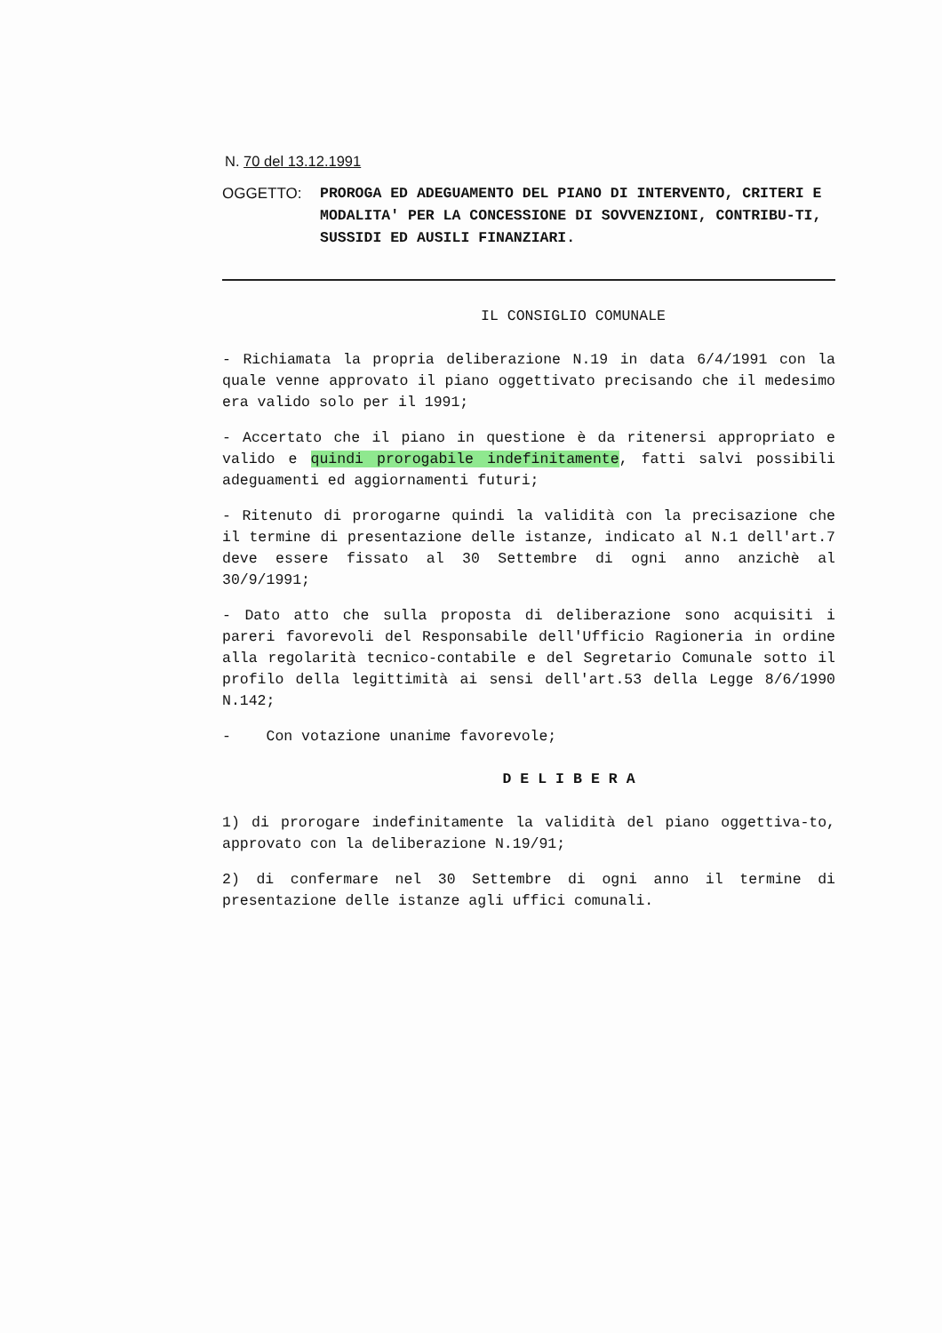N. 70 del 13.12.1991
OGGETTO: PROROGA ED ADEGUAMENTO DEL PIANO DI INTERVENTO, CRITERI E MODALITA' PER LA CONCESSIONE DI SOVVENZIONI, CONTRIBU-TI, SUSSIDI ED AUSILI FINANZIARI.
IL CONSIGLIO COMUNALE
- Richiamata la propria deliberazione N.19 in data 6/4/1991 con la quale venne approvato il piano oggettivato precisando che il medesimo era valido solo per il 1991;
- Accertato che il piano in questione è da ritenersi appropriato e valido e quindi prorogabile indefinitamente, fatti salvi possibili adeguamenti ed aggiornamenti futuri;
- Ritenuto di prorogarne quindi la validità con la precisazione che il termine di presentazione delle istanze, indicato al N.1 dell'art.7 deve essere fissato al 30 Settembre di ogni anno anzichè al 30/9/1991;
- Dato atto che sulla proposta di deliberazione sono acquisiti i pareri favorevoli del Responsabile dell'Ufficio Ragioneria in ordine alla regolarità tecnico-contabile e del Segretario Comunale sotto il profilo della legittimità ai sensi dell'art.53 della Legge 8/6/1990 N.142;
- Con votazione unanime favorevole;
DELIBERA
1) di prorogare indefinitamente la validità del piano oggettiva-to, approvato con la deliberazione N.19/91;
2) di confermare nel 30 Settembre di ogni anno il termine di presentazione delle istanze agli uffici comunali.